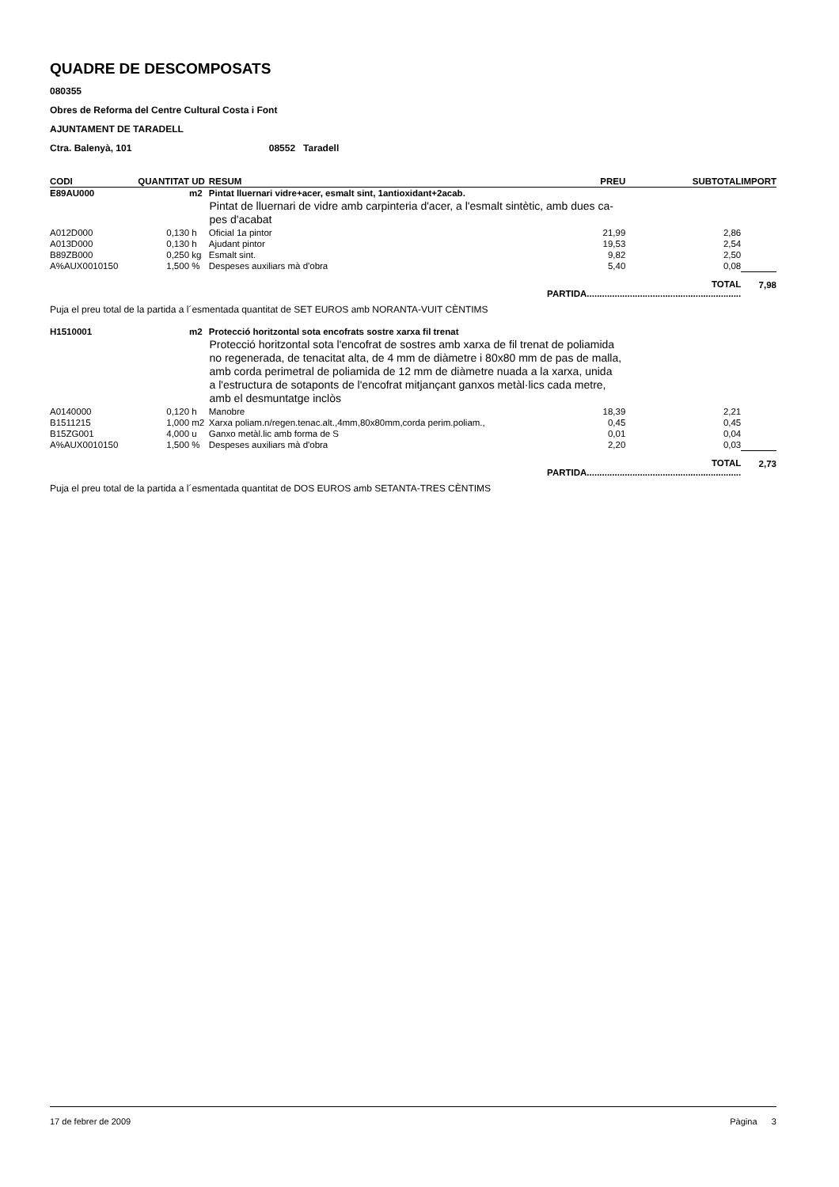QUADRE DE DESCOMPOSATS
080355
Obres de Reforma del Centre Cultural Costa i Font
AJUNTAMENT DE TARADELL
Ctra. Balenyà, 101 08552 Taradell
| CODI | QUANTITAT | UD | RESUM | PREU | SUBTOTAL | IMPORT |
| --- | --- | --- | --- | --- | --- | --- |
| E89AU000 | | m2 | Pintat lluernari vidre+acer, esmalt sint, 1antioxidant+2acab. | | | |
| | | | Pintat de lluernari de vidre amb carpinteria d'acer, a l'esmalt sintètic, amb dues ca- pes d'acabat | | | |
| A012D000 | 0,130 | h | Oficial 1a pintor | 21,99 | 2,86 | |
| A013D000 | 0,130 | h | Ajudant pintor | 19,53 | 2,54 | |
| B89ZB000 | 0,250 | kg | Esmalt sint. | 9,82 | 2,50 | |
| A%AUX0010150 | 1,500 | % | Despeses auxiliars mà d'obra | 5,40 | 0,08 | |
| | | | | TOTAL PARTIDA............................................................. | | 7,98 |
| Puja el preu total de la partida a l´esmentada quantitat de SET EUROS amb NORANTA-VUIT CÈNTIMS | | | | | | |
| H1510001 | | m2 | Protecció horitzontal sota encofrats sostre xarxa fil trenat | | | |
| | | | Protecció horitzontal sota l'encofrat de sostres amb xarxa de fil trenat de poliamida no regenerada, de tenacitat alta, de 4 mm de diàmetre i 80x80 mm de pas de malla, amb corda perimetral de poliamida de 12 mm de diàmetre nuada a la xarxa, unida a l'estructura de sotaponts de l'encofrat mitjançant ganxos metàl·lics cada metre, amb el desmuntatge inclòs | | | |
| A0140000 | 0,120 | h | Manobre | 18,39 | 2,21 | |
| B1511215 | 1,000 | m2 | Xarxa poliam.n/regen.tenac.alt.,4mm,80x80mm,corda perim.poliam., | 0,45 | 0,45 | |
| B15ZG001 | 4,000 | u | Ganxo metàl.lic amb forma de S | 0,01 | 0,04 | |
| A%AUX0010150 | 1,500 | % | Despeses auxiliars mà d'obra | 2,20 | 0,03 | |
| | | | | TOTAL PARTIDA............................................................. | | 2,73 |
| Puja el preu total de la partida a l´esmentada quantitat de DOS EUROS amb SETANTA-TRES CÈNTIMS | | | | | | |
17 de febrer de 2009 Pàgina 3